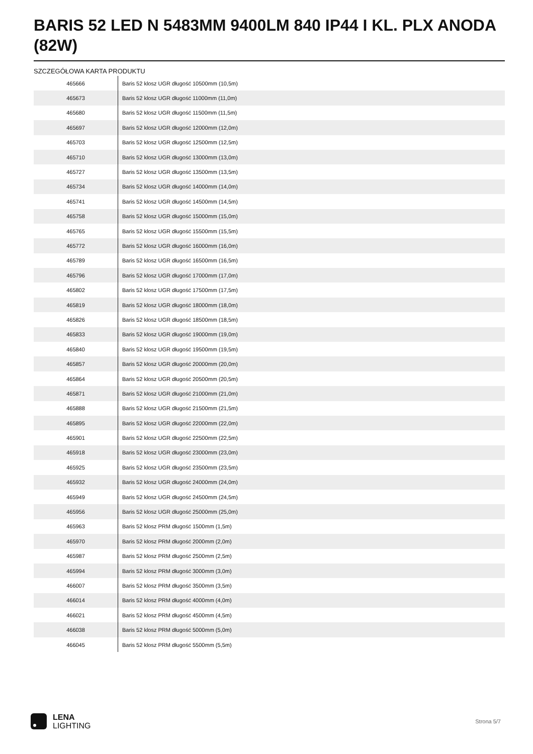BARIS 52 LED N 5483MM 9400LM 840 IP44 I KL. PLX ANODA (82W)
SZCZEGÓŁOWA KARTA PRODUKTU
| 465666 | Baris 52 klosz UGR długość 10500mm (10,5m) |
| 465673 | Baris 52 klosz UGR długość 11000mm (11,0m) |
| 465680 | Baris 52 klosz UGR długość 11500mm (11,5m) |
| 465697 | Baris 52 klosz UGR długość 12000mm (12,0m) |
| 465703 | Baris 52 klosz UGR długość 12500mm (12,5m) |
| 465710 | Baris 52 klosz UGR długość 13000mm (13,0m) |
| 465727 | Baris 52 klosz UGR długość 13500mm (13,5m) |
| 465734 | Baris 52 klosz UGR długość 14000mm (14,0m) |
| 465741 | Baris 52 klosz UGR długość 14500mm (14,5m) |
| 465758 | Baris 52 klosz UGR długość 15000mm (15,0m) |
| 465765 | Baris 52 klosz UGR długość 15500mm (15,5m) |
| 465772 | Baris 52 klosz UGR długość 16000mm (16,0m) |
| 465789 | Baris 52 klosz UGR długość 16500mm (16,5m) |
| 465796 | Baris 52 klosz UGR długość 17000mm (17,0m) |
| 465802 | Baris 52 klosz UGR długość 17500mm (17,5m) |
| 465819 | Baris 52 klosz UGR długość 18000mm (18,0m) |
| 465826 | Baris 52 klosz UGR długość 18500mm (18,5m) |
| 465833 | Baris 52 klosz UGR długość 19000mm (19,0m) |
| 465840 | Baris 52 klosz UGR długość 19500mm (19,5m) |
| 465857 | Baris 52 klosz UGR długość 20000mm (20,0m) |
| 465864 | Baris 52 klosz UGR długość 20500mm (20,5m) |
| 465871 | Baris 52 klosz UGR długość 21000mm (21,0m) |
| 465888 | Baris 52 klosz UGR długość 21500mm (21,5m) |
| 465895 | Baris 52 klosz UGR długość 22000mm (22,0m) |
| 465901 | Baris 52 klosz UGR długość 22500mm (22,5m) |
| 465918 | Baris 52 klosz UGR długość 23000mm (23,0m) |
| 465925 | Baris 52 klosz UGR długość 23500mm (23,5m) |
| 465932 | Baris 52 klosz UGR długość 24000mm (24,0m) |
| 465949 | Baris 52 klosz UGR długość 24500mm (24,5m) |
| 465956 | Baris 52 klosz UGR długość 25000mm (25,0m) |
| 465963 | Baris 52 klosz PRM długość 1500mm (1,5m) |
| 465970 | Baris 52 klosz PRM długość 2000mm (2,0m) |
| 465987 | Baris 52 klosz PRM długość 2500mm (2,5m) |
| 465994 | Baris 52 klosz PRM długość 3000mm (3,0m) |
| 466007 | Baris 52 klosz PRM długość 3500mm (3,5m) |
| 466014 | Baris 52 klosz PRM długość 4000mm (4,0m) |
| 466021 | Baris 52 klosz PRM długość 4500mm (4,5m) |
| 466038 | Baris 52 klosz PRM długość 5000mm (5,0m) |
| 466045 | Baris 52 klosz PRM długość 5500mm (5,5m) |
LENA
LIGHTING
Strona 5/7